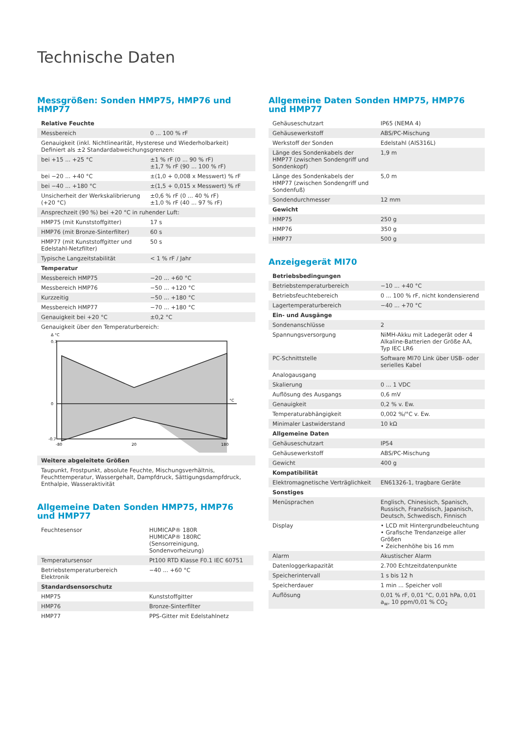Technische Daten
Messgrößen: Sonden HMP75, HMP76 und HMP77
| Relative Feuchte | |
| Messbereich | 0 ... 100 % rF |
| Genauigkeit (inkl. Nichtlinearität, Hysterese und Wiederholbarkeit) Definiert als ±2 Standardabweichungsgrenzen: | |
| bei +15 ... +25 °C | ±1 % rF (0 ... 90 % rF) ±1,7 % rF (90 ... 100 % rF) |
| bei −20 ... +40 °C | ±(1,0 + 0,008 x Messwert) % rF |
| bei −40 ... +180 °C | ±(1,5 + 0,015 x Messwert) % rF |
| Unsicherheit der Werkskalibrierung (+20 °C) | ±0,6 % rF (0 ... 40 % rF) ±1,0 % rF (40 ... 97 % rF) |
| Ansprechzeit (90 %) bei +20 °C in ruhender Luft: | |
| HMP75 (mit Kunststoffgitter) | 17 s |
| HMP76 (mit Bronze-Sinterfilter) | 60 s |
| HMP77 (mit Kunststoffgitter und Edelstahl-Netzfilter) | 50 s |
| Typische Langzeitstabilität | < 1 % rF / Jahr |
| Temperatur | |
| Messbereich HMP75 | −20 ... +60 °C |
| Messbereich HMP76 | −50 ... +120 °C |
| Kurzzeitig | −50 ... +180 °C |
| Messbereich HMP77 | −70 ... +180 °C |
| Genauigkeit bei +20 °C | ±0,2 °C |
| Genauigkeit über den Temperaturbereich: Δ °C 0.7 0 -0.7 -80 20 180 °C | |
| Weitere abgeleitete Größen | |
| Taupunkt, Frostpunkt, absolute Feuchte, Mischungsverhältnis, Feuchttemperatur, Wassergehalt, Dampfdruck, Sättigungsdampfdruck, Enthalpie, Wasseraktivität | |
Allgemeine Daten Sonden HMP75, HMP76 und HMP77
| Feuchtesensor | HUMICAP® 180R HUMICAP® 180RC (Sensorreinigung, Sondenvorheizung) |
| Temperatursensor | Pt100 RTD Klasse F0.1 IEC 60751 |
| Betriebstemperaturbereich Elektronik | −40 ... +60 °C |
| Standardsensorschutz | |
| HMP75 | Kunststoffgitter |
| HMP76 | Bronze-Sinterfilter |
| HMP77 | PPS-Gitter mit Edelstahlnetz |
Allgemeine Daten Sonden HMP75, HMP76 und HMP77
| Gehäuseschutzart | IP65 (NEMA 4) |
| Gehäusewerkstoff | ABS/PC-Mischung |
| Werkstoff der Sonden | Edelstahl (AIS316L) |
| Länge des Sondenkabels der HMP77 (zwischen Sondengriff und Sondenkopf) | 1,9 m |
| Länge des Sondenkabels der HMP77 (zwischen Sondengriff und Sondenfuß) | 5,0 m |
| Sondendurchmesser | 12 mm |
| Gewicht | |
| HMP75 | 250 g |
| HMP76 | 350 g |
| HMP77 | 500 g |
Anzeigegerät MI70
| Betriebsbedingungen | |
| Betriebstemperaturbereich | −10 ... +40 °C |
| Betriebsfeuchtebereich | 0 ... 100 % rF, nicht kondensierend |
| Lagertemperaturbereich | −40 ... +70 °C |
| Ein- und Ausgänge | |
| Sondenanschlüsse | 2 |
| Spannungsversorgung | NiMH-Akku mit Ladegerät oder 4 Alkaline-Batterien der Größe AA, Typ IEC LR6 |
| PC-Schnittstelle | Software MI70 Link über USB- oder serielles Kabel |
| Analogausgang | |
| Skalierung | 0 ... 1 VDC |
| Auflösung des Ausgangs | 0,6 mV |
| Genauigkeit | 0,2 % v. Ew. |
| Temperaturabhängigkeit | 0,002 %/°C v. Ew. |
| Minimaler Lastwiderstand | 10 kΩ |
| Allgemeine Daten | |
| Gehäuseschutzart | IP54 |
| Gehäusewerkstoff | ABS/PC-Mischung |
| Gewicht | 400 g |
| Kompatibilität | |
| Elektromagnetische Verträglichkeit | EN61326-1, tragbare Geräte |
| Sonstiges | |
| Menüsprachen | Englisch, Chinesisch, Spanisch, Russisch, Französisch, Japanisch, Deutsch, Schwedisch, Finnisch |
| Display | • LCD mit Hintergrundbeleuchtung • Grafische Trendanzeige aller Größen • Zeichenhöhe bis 16 mm |
| Alarm | Akustischer Alarm |
| Datenloggerkapazität | 2.700 Echtzeitdatenpunkte |
| Speicherintervall | 1 s bis 12 h |
| Speicherdauer | 1 min ... Speicher voll |
| Auflösung | 0,01 % rF, 0,01 °C, 0,01 hPa, 0,01 a<sub>w</sub>, 10 ppm/0,01 % CO<sub>2</sub> |